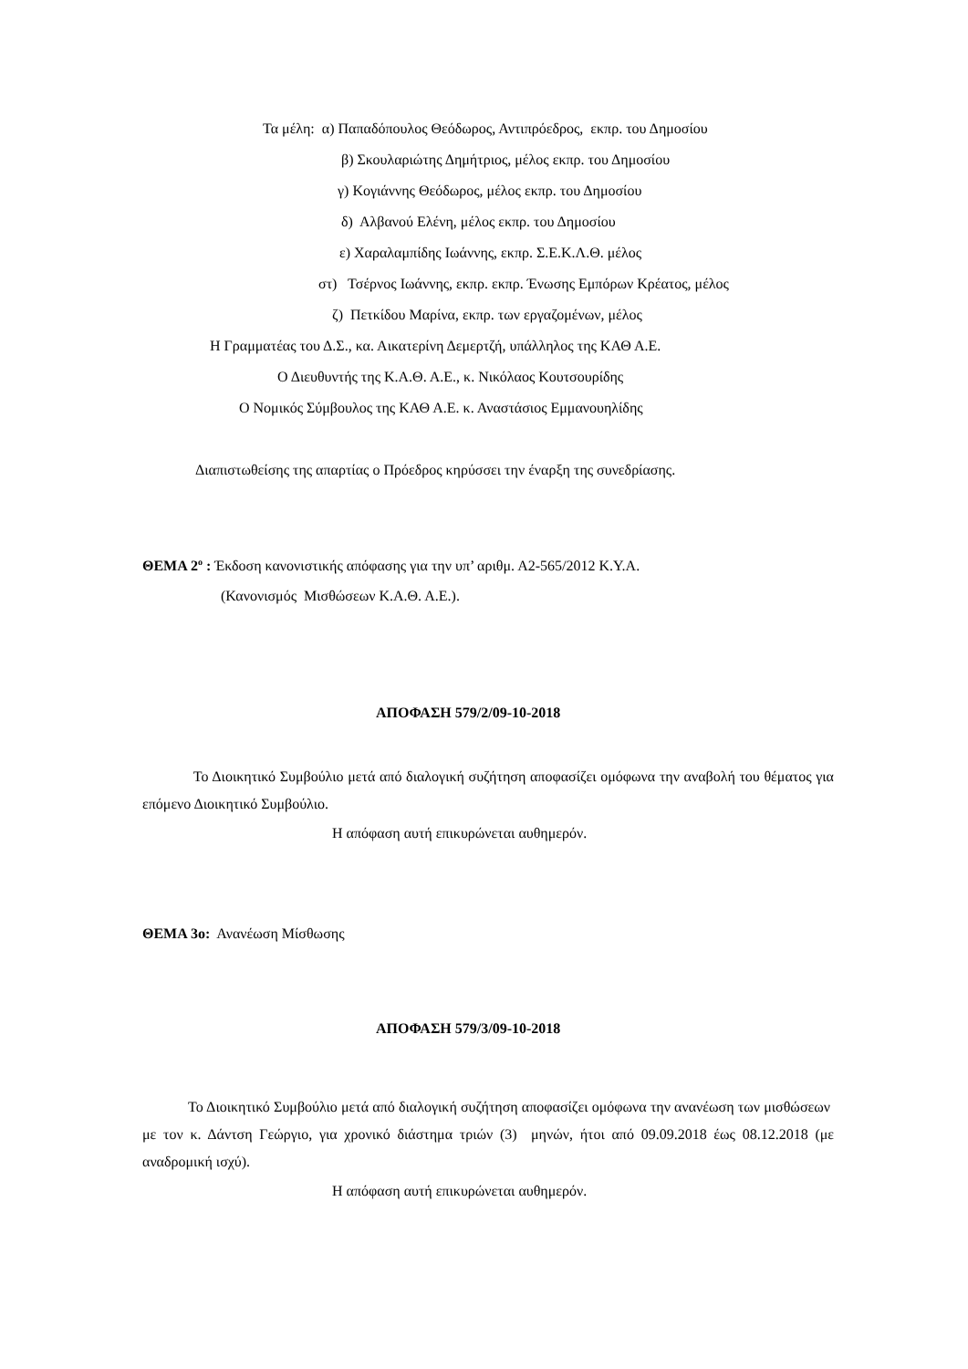Τα μέλη: α) Παπαδόπουλος Θεόδωρος, Αντιπρόεδρος, εκπρ. του Δημοσίου
β) Σκουλαριώτης Δημήτριος, μέλος εκπρ. του Δημοσίου
γ) Κογιάννης Θεόδωρος, μέλος εκπρ. του Δημοσίου
δ) Αλβανού Ελένη, μέλος εκπρ. του Δημοσίου
ε) Χαραλαμπίδης Ιωάννης, εκπρ. Σ.Ε.Κ.Λ.Θ. μέλος
στ) Τσέρνος Ιωάννης, εκπρ. εκπρ. Ένωσης Εμπόρων Κρέατος, μέλος
ζ) Πετκίδου Μαρίνα, εκπρ. των εργαζομένων, μέλος
Η Γραμματέας του Δ.Σ., κα. Αικατερίνη Δεμερτζή, υπάλληλος της ΚΑΘ Α.Ε.
Ο Διευθυντής της Κ.Α.Θ. Α.Ε., κ. Νικόλαος Κουτσουρίδης
Ο Νομικός Σύμβουλος της ΚΑΘ Α.Ε. κ. Αναστάσιος Εμμανουηλίδης
Διαπιστωθείσης της απαρτίας ο Πρόεδρος κηρύσσει την έναρξη της συνεδρίασης.
ΘΕΜΑ 2<sup>ο</sup> : Έκδοση κανονιστικής απόφασης για την υπ’ αριθμ. Α2-565/2012 Κ.Υ.Α.
(Κανονισμός Μισθώσεων Κ.Α.Θ. Α.Ε.).
ΑΠΟΦΑΣΗ 579/2/09-10-2018
Το Διοικητικό Συμβούλιο μετά από διαλογική συζήτηση αποφασίζει ομόφωνα την αναβολή του θέματος για επόμενο Διοικητικό Συμβούλιο.
Η απόφαση αυτή επικυρώνεται αυθημερόν.
ΘΕΜΑ 3ο: Ανανέωση Μίσθωσης
ΑΠΟΦΑΣΗ 579/3/09-10-2018
Το Διοικητικό Συμβούλιο μετά από διαλογική συζήτηση αποφασίζει ομόφωνα την ανανέωση των μισθώσεων με τον κ. Δάντση Γεώργιο, για χρονικό διάστημα τριών (3) μηνών, ήτοι από 09.09.2018 έως 08.12.2018 (με αναδρομική ισχύ).
Η απόφαση αυτή επικυρώνεται αυθημερόν.